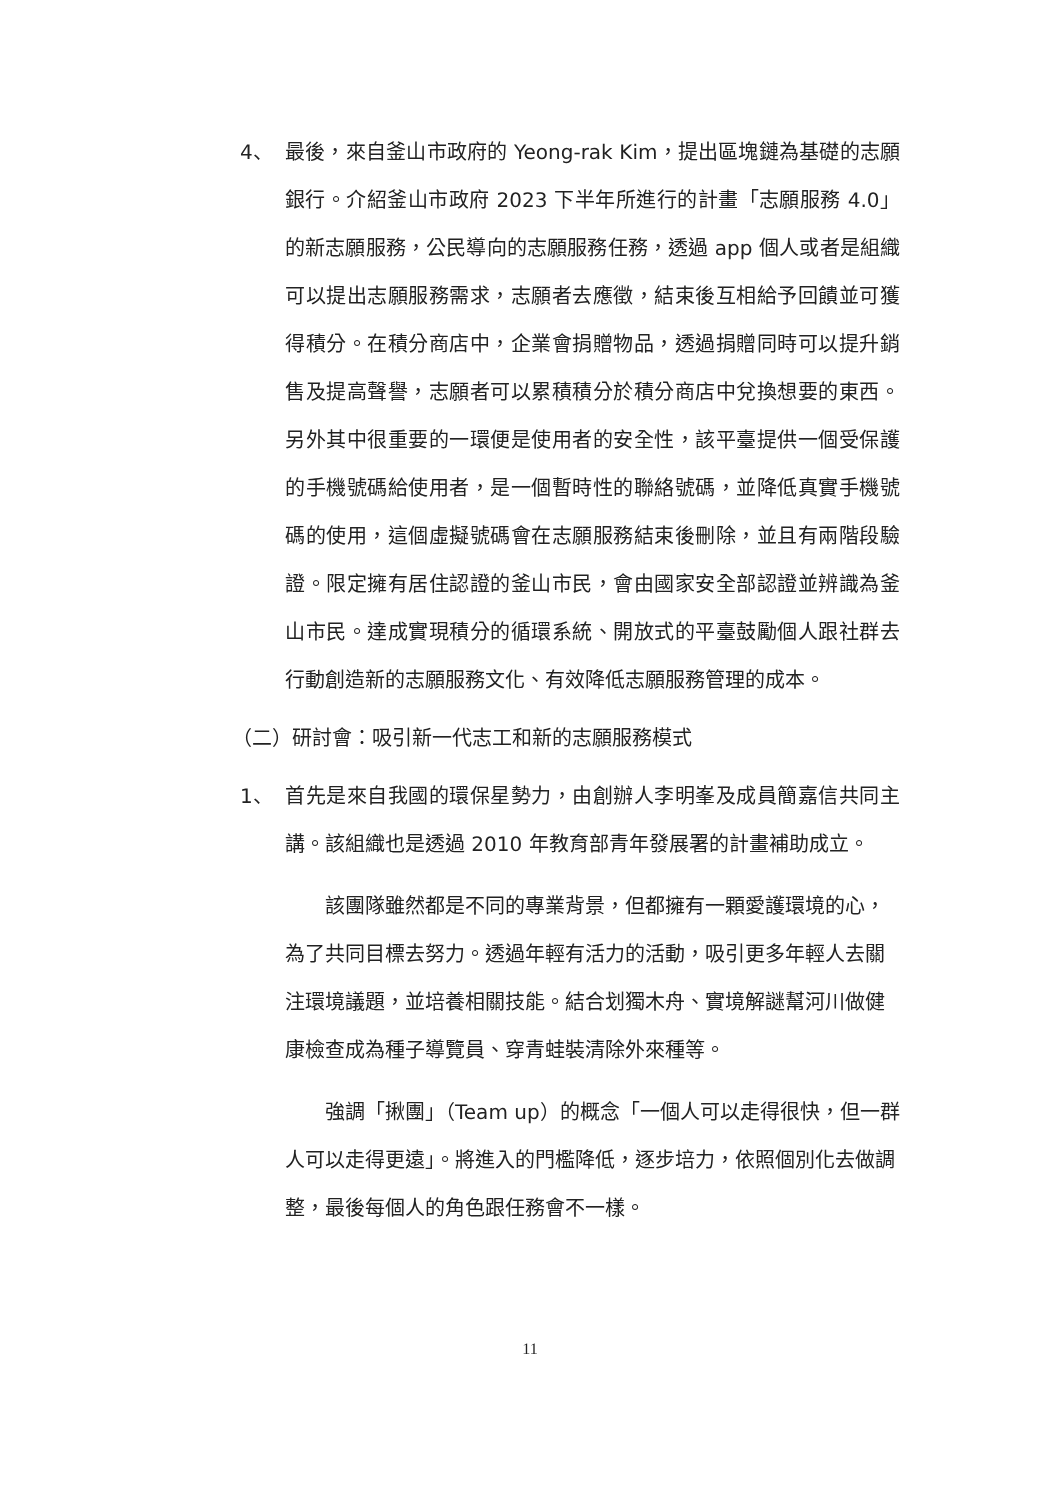4、 最後，來自釜山市政府的 Yeong-rak Kim，提出區塊鏈為基礎的志願銀行。介紹釜山市政府 2023 下半年所進行的計畫「志願服務 4.0」的新志願服務，公民導向的志願服務任務，透過 app 個人或者是組織可以提出志願服務需求，志願者去應徵，結束後互相給予回饋並可獲得積分。在積分商店中，企業會捐贈物品，透過捐贈同時可以提升銷售及提高聲譽，志願者可以累積積分於積分商店中兌換想要的東西。另外其中很重要的一環便是使用者的安全性，該平臺提供一個受保護的手機號碼給使用者，是一個暫時性的聯絡號碼，並降低真實手機號碼的使用，這個虛擬號碼會在志願服務結束後刪除，並且有兩階段驗證。限定擁有居住認證的釜山市民，會由國家安全部認證並辨識為釜山市民。達成實現積分的循環系統、開放式的平臺鼓勵個人跟社群去行動創造新的志願服務文化、有效降低志願服務管理的成本。
（二）研討會：吸引新一代志工和新的志願服務模式
1、 首先是來自我國的環保星勢力，由創辦人李明峯及成員簡嘉信共同主講。該組織也是透過 2010 年教育部青年發展署的計畫補助成立。
該團隊雖然都是不同的專業背景，但都擁有一顆愛護環境的心，為了共同目標去努力。透過年輕有活力的活動，吸引更多年輕人去關注環境議題，並培養相關技能。結合划獨木舟、實境解謎幫河川做健康檢查成為種子導覽員、穿青蛙裝清除外來種等。
強調「揪團」（Team up）的概念「一個人可以走得很快，但一群人可以走得更遠」。將進入的門檻降低，逐步培力，依照個別化去做調整，最後每個人的角色跟任務會不一樣。
11